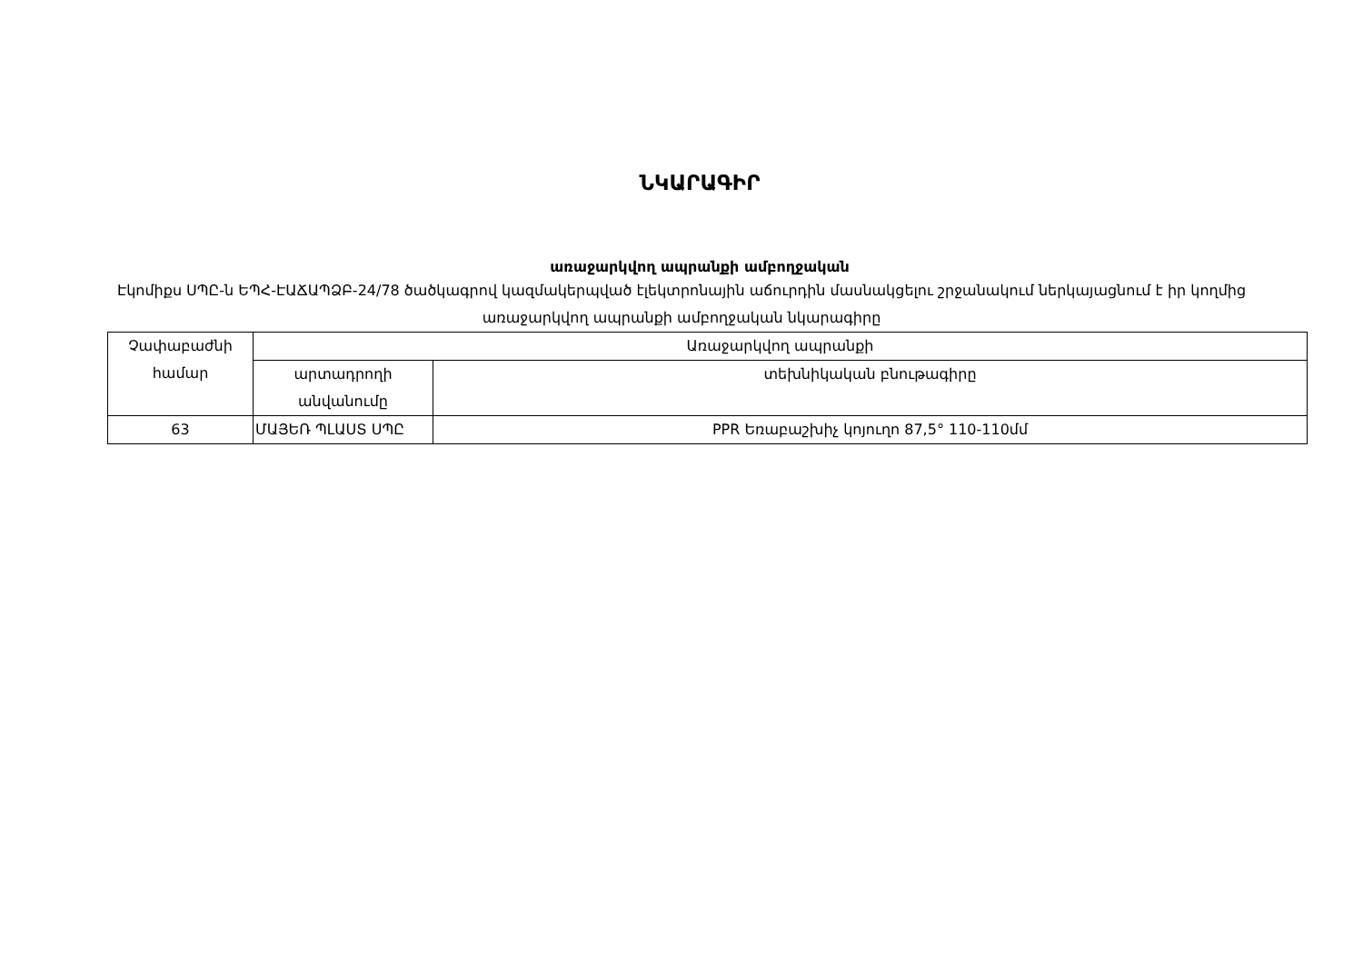ՆԿԱՐԱԳԻՐ
առաջարկվող ապրանքի ամբողջական
Էկոմիքս ՍՊԸ-ն ԵՊՀ-ԷԱՃԱՊՁԲ-24/78 ծածկագրով կազմակերպված էլեկտրոնային աճուրդին մասնակցելու շրջանակում ներկայացնում է իր կողմից առաջարկվող ապրանքի ամբողջական նկարագիրը
| Չափաբաժնի համար | Առաջարկվող ապրանքի | |
| --- | --- | --- |
| | արտադրողի անվանումը | տեխնիկական բնութագիրը |
| 63 | ՄԱՅԵՌ ՊԼԱՍՏ ՍՊԸ | PPR Եռաբաշխիչ կոյուղո 87,5° 110-110մմ |